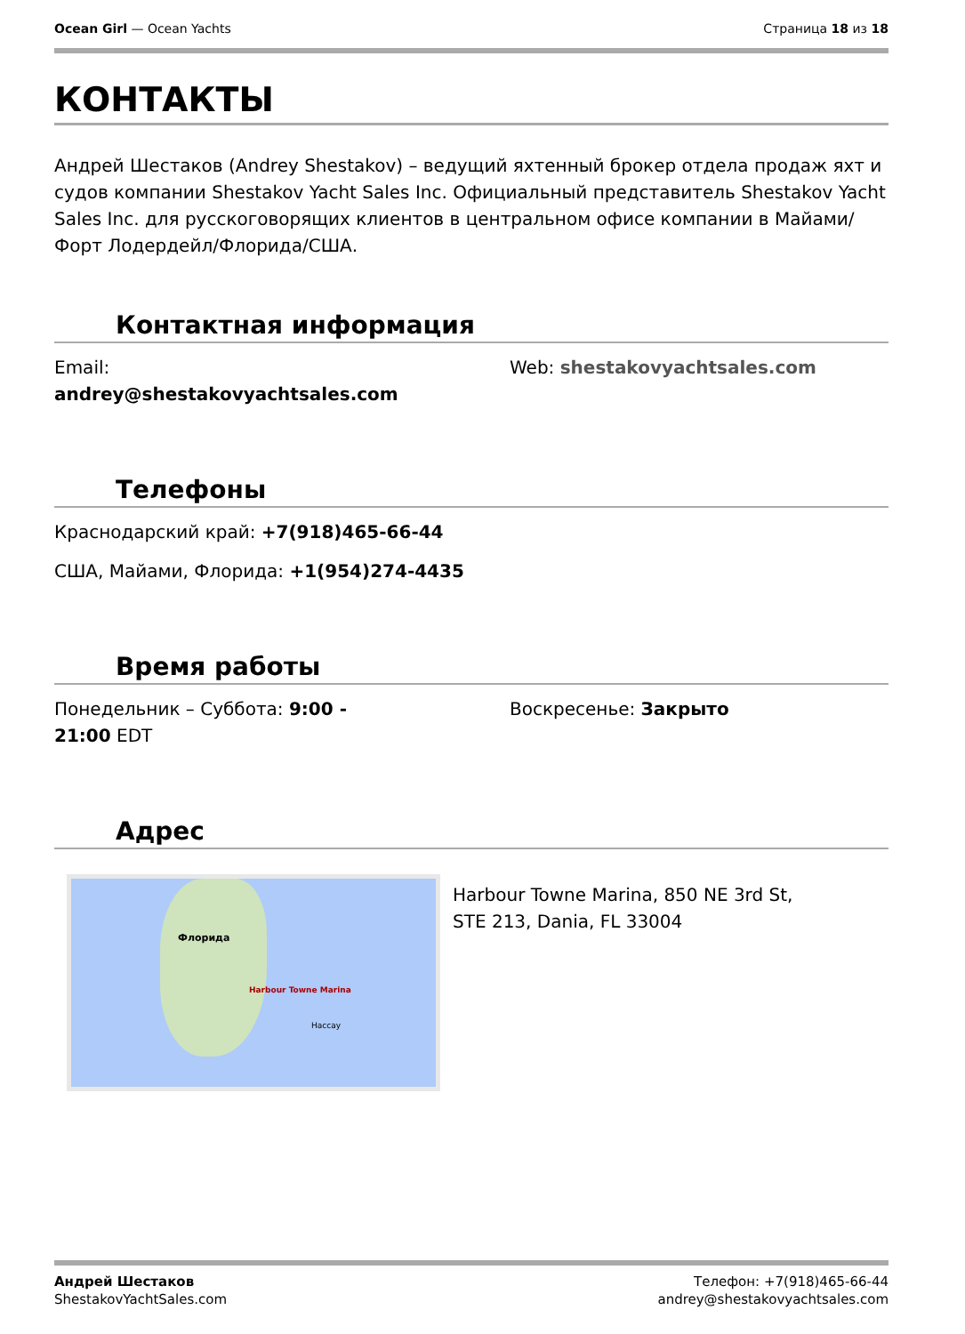Ocean Girl — Ocean Yachts Страница 18 из 18
КОНТАКТЫ
Андрей Шестаков (Andrey Shestakov) – ведущий яхтенный брокер отдела продаж яхт и судов компании Shestakov Yacht Sales Inc. Официальный представитель Shestakov Yacht Sales Inc. для русскоговорящих клиентов в центральном офисе компании в Майами/Форт Лодердейл/Флорида/США.
Контактная информация
Email:
andrey@shestakovyachtsales.com
Web: shestakovyachtsales.com
Телефоны
Краснодарский край: +7(918)465-66-44
США, Майами, Флорида: +1(954)274-4435
Время работы
Понедельник – Суббота: 9:00 -
21:00 EDT
Воскресенье: Закрыто
Адрес
Harbour Towne Marina
Флорида
Нассау
Harbour Towne Marina, 850 NE 3rd St, STE 213, Dania, FL 33004
Андрей Шестаков
ShestakovYachtSales.com
Телефон: +7(918)465-66-44
andrey@shestakovyachtsales.com